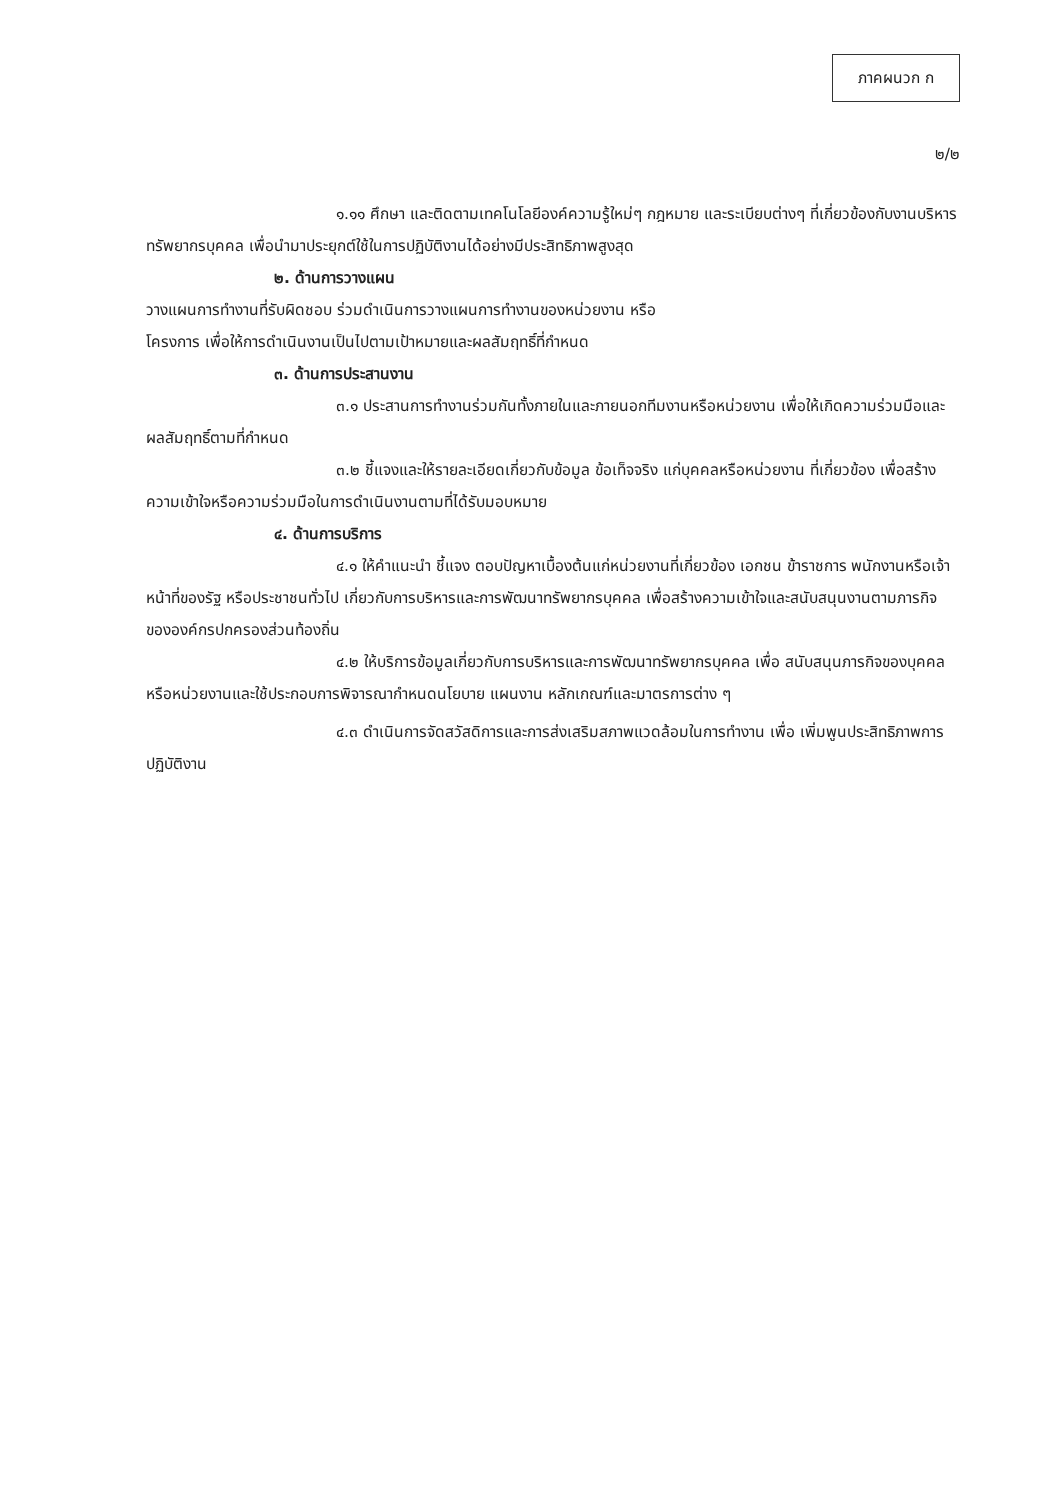ภาคผนวก ก
๒/๒
๑.๑๑ ศึกษา และติดตามเทคโนโลยีองค์ความรู้ใหม่ๆ กฎหมาย และระเบียบต่างๆ ที่เกี่ยวข้องกับงานบริหารทรัพยากรบุคคล เพื่อนำมาประยุกต์ใช้ในการปฏิบัติงานได้อย่างมีประสิทธิภาพสูงสุด
๒. ด้านการวางแผน
วางแผนการทำงานที่รับผิดชอบ ร่วมดำเนินการวางแผนการทำงานของหน่วยงาน หรือ
โครงการ เพื่อให้การดำเนินงานเป็นไปตามเป้าหมายและผลสัมฤทธิ์ที่กำหนด
๓. ด้านการประสานงาน
๓.๑ ประสานการทำงานร่วมกันทั้งภายในและภายนอกทีมงานหรือหน่วยงาน เพื่อให้เกิดความร่วมมือและผลสัมฤทธิ์ตามที่กำหนด
๓.๒ ชี้แจงและให้รายละเอียดเกี่ยวกับข้อมูล ข้อเท็จจริง แก่บุคคลหรือหน่วยงาน ที่เกี่ยวข้อง เพื่อสร้างความเข้าใจหรือความร่วมมือในการดำเนินงานตามที่ได้รับมอบหมาย
๔. ด้านการบริการ
๔.๑ ให้คำแนะนำ ชี้แจง ตอบปัญหาเบื้องต้นแก่หน่วยงานที่เกี่ยวข้อง เอกชน ข้าราชการ พนักงานหรือเจ้าหน้าที่ของรัฐ หรือประชาชนทั่วไป เกี่ยวกับการบริหารและการพัฒนาทรัพยากรบุคคล เพื่อสร้างความเข้าใจและสนับสนุนงานตามภารกิจขององค์กรปกครองส่วนท้องถิ่น
๔.๒ ให้บริการข้อมูลเกี่ยวกับการบริหารและการพัฒนาทรัพยากรบุคคล เพื่อ สนับสนุนภารกิจของบุคคลหรือหน่วยงานและใช้ประกอบการพิจารณากำหนดนโยบาย แผนงาน หลักเกณฑ์และมาตรการต่าง ๆ
๔.๓ ดำเนินการจัดสวัสดิการและการส่งเสริมสภาพแวดล้อมในการทำงาน เพื่อ เพิ่มพูนประสิทธิภาพการปฏิบัติงาน